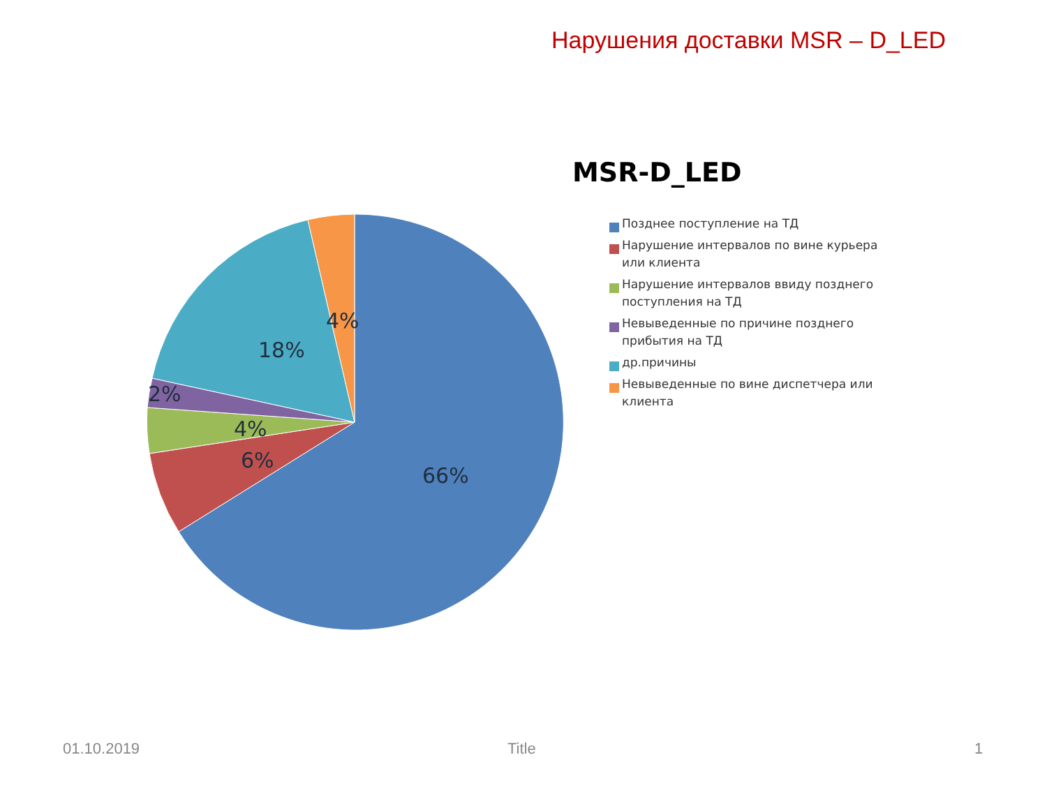Нарушения доставки MSR – D_LED
MSR-D_LED
66%
6%
4%
2%
18%
4%
Позднее поступление на ТД
Нарушение интервалов по вине курьера или клиента
Нарушение интервалов ввиду позднего поступления на ТД
Невыведенные по причине позднего прибытия на ТД
др.причины
Невыведенные по вине диспетчера или клиента
01.10.2019 Title 1